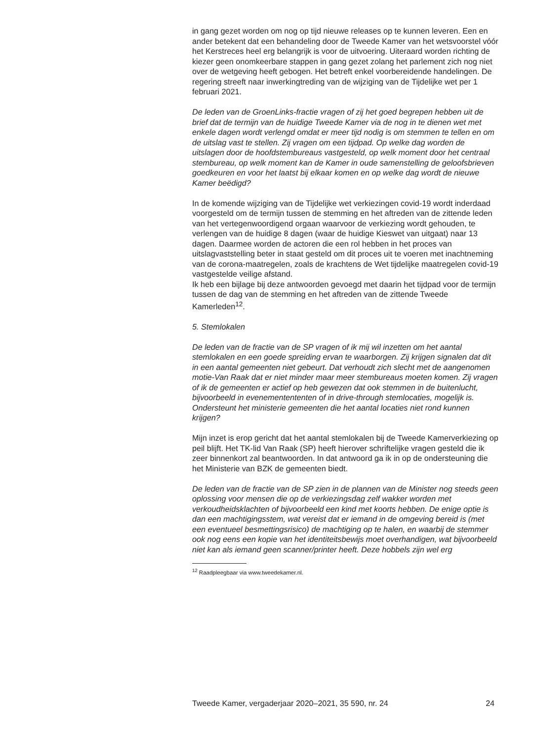in gang gezet worden om nog op tijd nieuwe releases op te kunnen leveren. Een en ander betekent dat een behandeling door de Tweede Kamer van het wetsvoorstel vóór het Kerstreces heel erg belangrijk is voor de uitvoering. Uiteraard worden richting de kiezer geen onomkeerbare stappen in gang gezet zolang het parlement zich nog niet over de wetgeving heeft gebogen. Het betreft enkel voorbereidende handelingen. De regering streeft naar inwerkingtreding van de wijziging van de Tijdelijke wet per 1 februari 2021.
De leden van de GroenLinks-fractie vragen of zij het goed begrepen hebben uit de brief dat de termijn van de huidige Tweede Kamer via de nog in te dienen wet met enkele dagen wordt verlengd omdat er meer tijd nodig is om stemmen te tellen en om de uitslag vast te stellen. Zij vragen om een tijdpad. Op welke dag worden de uitslagen door de hoofdstembureaus vastgesteld, op welk moment door het centraal stembureau, op welk moment kan de Kamer in oude samenstelling de geloofsbrieven goedkeuren en voor het laatst bij elkaar komen en op welke dag wordt de nieuwe Kamer beëdigd?
In de komende wijziging van de Tijdelijke wet verkiezingen covid-19 wordt inderdaad voorgesteld om de termijn tussen de stemming en het aftreden van de zittende leden van het vertegenwoordigend orgaan waarvoor de verkiezing wordt gehouden, te verlengen van de huidige 8 dagen (waar de huidige Kieswet van uitgaat) naar 13 dagen. Daarmee worden de actoren die een rol hebben in het proces van uitslagvaststelling beter in staat gesteld om dit proces uit te voeren met inachtneming van de corona-maatregelen, zoals de krachtens de Wet tijdelijke maatregelen covid-19 vastgestelde veilige afstand.
Ik heb een bijlage bij deze antwoorden gevoegd met daarin het tijdpad voor de termijn tussen de dag van de stemming en het aftreden van de zittende Tweede Kamerleden<sup>12</sup>.
5. Stemlokalen
De leden van de fractie van de SP vragen of ik mij wil inzetten om het aantal stemlokalen en een goede spreiding ervan te waarborgen. Zij krijgen signalen dat dit in een aantal gemeenten niet gebeurt. Dat verhoudt zich slecht met de aangenomen motie-Van Raak dat er niet minder maar meer stembureaus moeten komen. Zij vragen of ik de gemeenten er actief op heb gewezen dat ook stemmen in de buitenlucht, bijvoorbeeld in evenementententen of in drive-through stemlocaties, mogelijk is. Ondersteunt het ministerie gemeenten die het aantal locaties niet rond kunnen krijgen?
Mijn inzet is erop gericht dat het aantal stemlokalen bij de Tweede Kamerverkiezing op peil blijft. Het TK-lid Van Raak (SP) heeft hierover schriftelijke vragen gesteld die ik zeer binnenkort zal beantwoorden. In dat antwoord ga ik in op de ondersteuning die het Ministerie van BZK de gemeenten biedt.
De leden van de fractie van de SP zien in de plannen van de Minister nog steeds geen oplossing voor mensen die op de verkiezingsdag zelf wakker worden met verkoudheidsklachten of bijvoorbeeld een kind met koorts hebben. De enige optie is dan een machtigingsstem, wat vereist dat er iemand in de omgeving bereid is (met een eventueel besmettingsrisico) de machtiging op te halen, en waarbij de stemmer ook nog eens een kopie van het identiteitsbewijs moet overhandigen, wat bijvoorbeeld niet kan als iemand geen scanner/printer heeft. Deze hobbels zijn wel erg
<sup>12</sup> Raadpleegbaar via www.tweedekamer.nl.
Tweede Kamer, vergaderjaar 2020–2021, 35 590, nr. 24 24